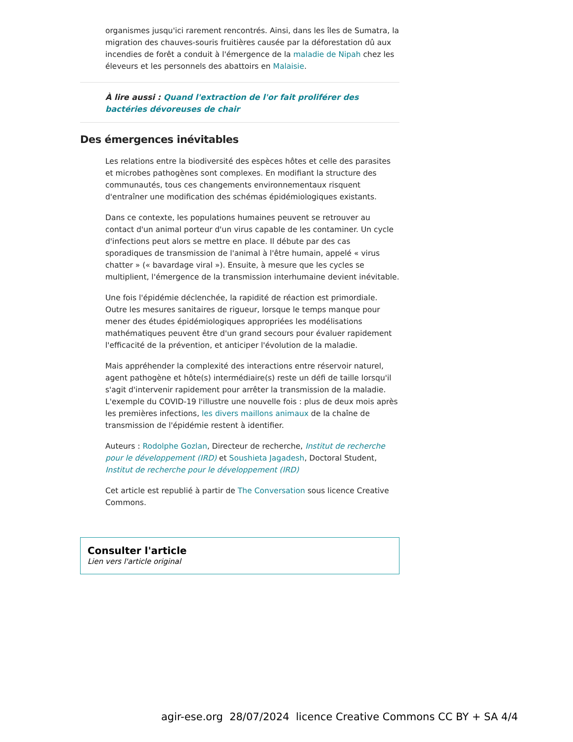organismes jusqu'ici rarement rencontrés. Ainsi, dans les îles de Sumatra, la migration des chauves-souris fruitières causée par la déforestation dû aux incendies de forêt a conduit à l'émergence de la maladie de Nipah chez les éleveurs et les personnels des abattoirs en Malaisie.
À lire aussi : Quand l'extraction de l'or fait proliférer des bactéries dévoreuses de chair
Des émergences inévitables
Les relations entre la biodiversité des espèces hôtes et celle des parasites et microbes pathogènes sont complexes. En modifiant la structure des communautés, tous ces changements environnementaux risquent d'entraîner une modification des schémas épidémiologiques existants.
Dans ce contexte, les populations humaines peuvent se retrouver au contact d'un animal porteur d'un virus capable de les contaminer. Un cycle d'infections peut alors se mettre en place. Il débute par des cas sporadiques de transmission de l'animal à l'être humain, appelé « virus chatter » (« bavardage viral »). Ensuite, à mesure que les cycles se multiplient, l'émergence de la transmission interhumaine devient inévitable.
Une fois l'épidémie déclenchée, la rapidité de réaction est primordiale. Outre les mesures sanitaires de rigueur, lorsque le temps manque pour mener des études épidémiologiques appropriées les modélisations mathématiques peuvent être d'un grand secours pour évaluer rapidement l'efficacité de la prévention, et anticiper l'évolution de la maladie.
Mais appréhender la complexité des interactions entre réservoir naturel, agent pathogène et hôte(s) intermédiaire(s) reste un défi de taille lorsqu'il s'agit d'intervenir rapidement pour arrêter la transmission de la maladie. L'exemple du COVID-19 l'illustre une nouvelle fois : plus de deux mois après les premières infections, les divers maillons animaux de la chaîne de transmission de l'épidémie restent à identifier.
Auteurs : Rodolphe Gozlan, Directeur de recherche, Institut de recherche pour le développement (IRD) et Soushieta Jagadesh, Doctoral Student, Institut de recherche pour le développement (IRD)
Cet article est republié à partir de The Conversation sous licence Creative Commons.
Consulter l'article
Lien vers l'article original
agir-ese.org 28/07/2024 licence Creative Commons CC BY + SA 4/4